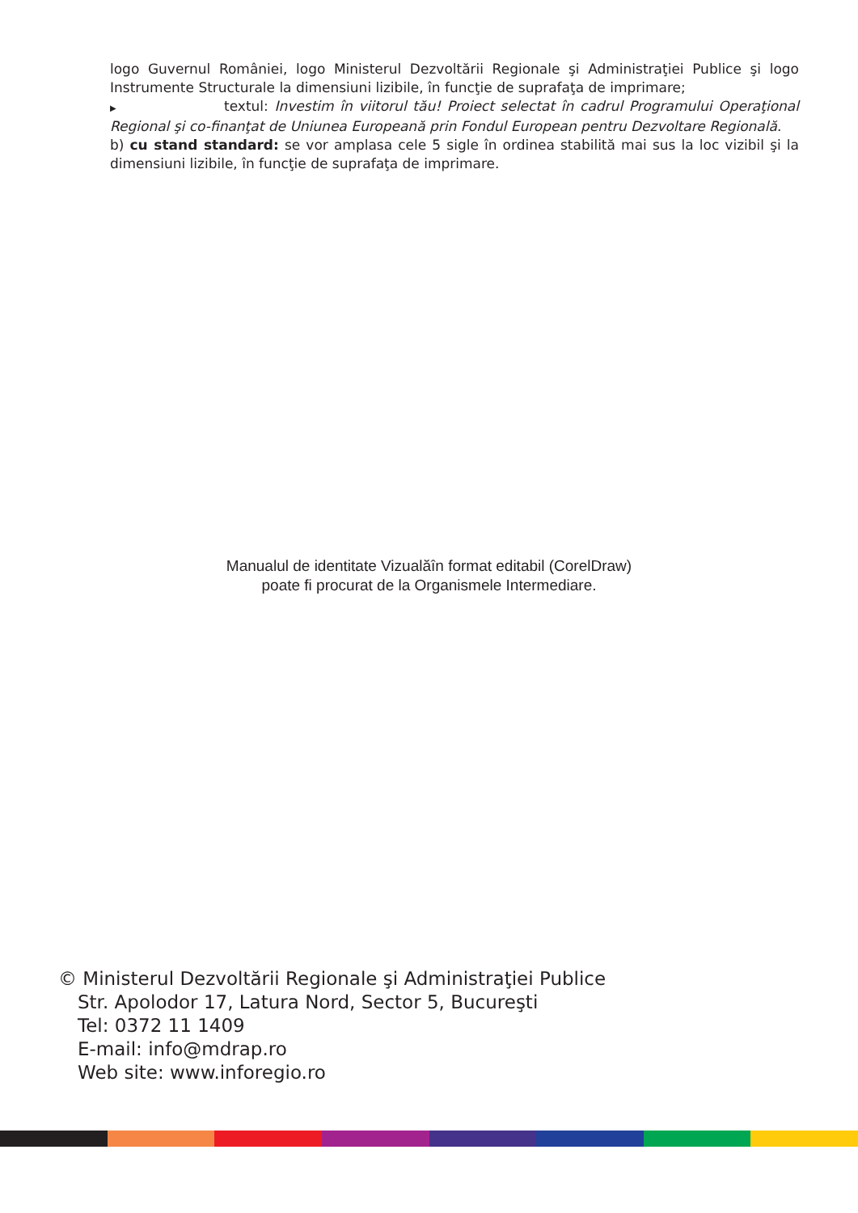logo Guvernul României, logo Ministerul Dezvoltării Regionale şi Administraţiei Publice şi logo Instrumente Structurale la dimensiuni lizibile, în funcţie de suprafaţa de imprimare;
▶ textul: Investim în viitorul tău! Proiect selectat în cadrul Programului Operaţional Regional şi co-finanţat de Uniunea Europeană prin Fondul European pentru Dezvoltare Regională.
b) cu stand standard: se vor amplasa cele 5 sigle în ordinea stabilită mai sus la loc vizibil şi la dimensiuni lizibile, în funcţie de suprafaţa de imprimare.
Manualul de identitate Vizualăîn format editabil (CorelDraw)
poate fi procurat de la Organismele Intermediare.
© Ministerul Dezvoltării Regionale şi Administraţiei Publice
Str. Apolodor 17, Latura Nord, Sector 5, Bucureşti
Tel: 0372 11 1409
E-mail: info@mdrap.ro
Web site: www.inforegio.ro